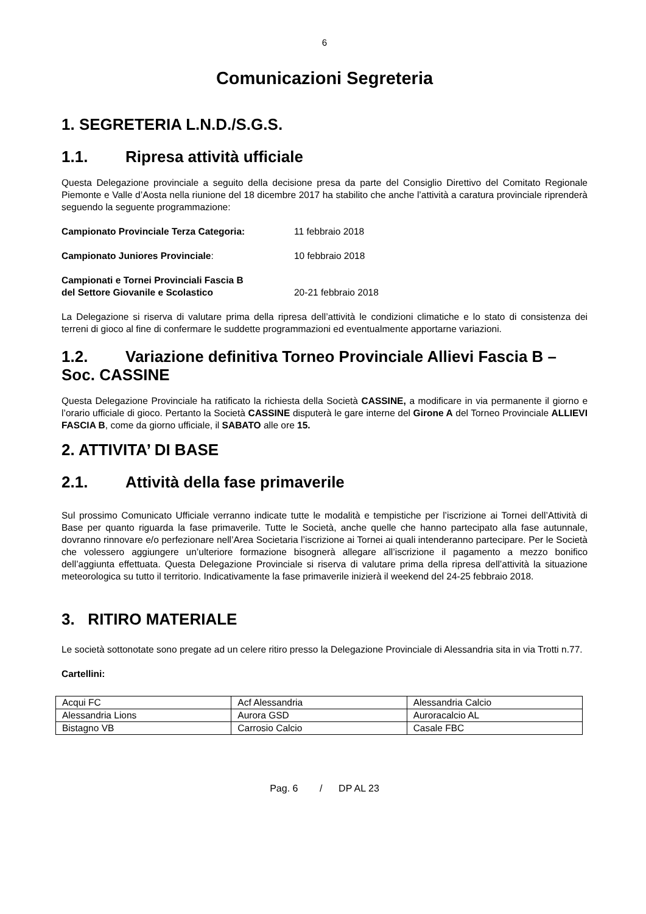6
Comunicazioni Segreteria
1. SEGRETERIA L.N.D./S.G.S.
1.1. Ripresa attività ufficiale
Questa Delegazione provinciale a seguito della decisione presa da parte del Consiglio Direttivo del Comitato Regionale Piemonte e Valle d’Aosta nella riunione del 18 dicembre 2017 ha stabilito che anche l’attività a caratura provinciale riprenderà seguendo la seguente programmazione:
Campionato Provinciale Terza Categoria: 11 febbraio 2018
Campionato Juniores Provinciale: 10 febbraio 2018
Campionati e Tornei Provinciali Fascia B
del Settore Giovanile e Scolastico
20-21 febbraio 2018
La Delegazione si riserva di valutare prima della ripresa dell’attività le condizioni climatiche e lo stato di consistenza dei terreni di gioco al fine di confermare le suddette programmazioni ed eventualmente apportarne variazioni.
1.2. Variazione definitiva Torneo Provinciale Allievi Fascia B – Soc. CASSINE
Questa Delegazione Provinciale ha ratificato la richiesta della Società CASSINE, a modificare in via permanente il giorno e l’orario ufficiale di gioco. Pertanto la Società CASSINE disputerà le gare interne del Girone A del Torneo Provinciale ALLIEVI FASCIA B, come da giorno ufficiale, il SABATO alle ore 15.
2. ATTIVITA’ DI BASE
2.1. Attività della fase primaverile
Sul prossimo Comunicato Ufficiale verranno indicate tutte le modalità e tempistiche per l’iscrizione ai Tornei dell’Attività di Base per quanto riguarda la fase primaverile. Tutte le Società, anche quelle che hanno partecipato alla fase autunnale, dovranno rinnovare e/o perfezionare nell’Area Societaria l’iscrizione ai Tornei ai quali intenderanno partecipare. Per le Società che volessero aggiungere un’ulteriore formazione bisognerà allegare all’iscrizione il pagamento a mezzo bonifico dell’aggiunta effettuata. Questa Delegazione Provinciale si riserva di valutare prima della ripresa dell’attività la situazione meteorologica su tutto il territorio. Indicativamente la fase primaverile inizierà il weekend del 24-25 febbraio 2018.
3. RITIRO MATERIALE
Le società sottonotate sono pregate ad un celere ritiro presso la Delegazione Provinciale di Alessandria sita in via Trotti n.77.
Cartellini:
| Acqui FC | Acf Alessandria | Alessandria Calcio |
| Alessandria Lions | Aurora GSD | Auroracalcio AL |
| Bistagno VB | Carrosio Calcio | Casale FBC |
Pag. 6 / DP AL 23